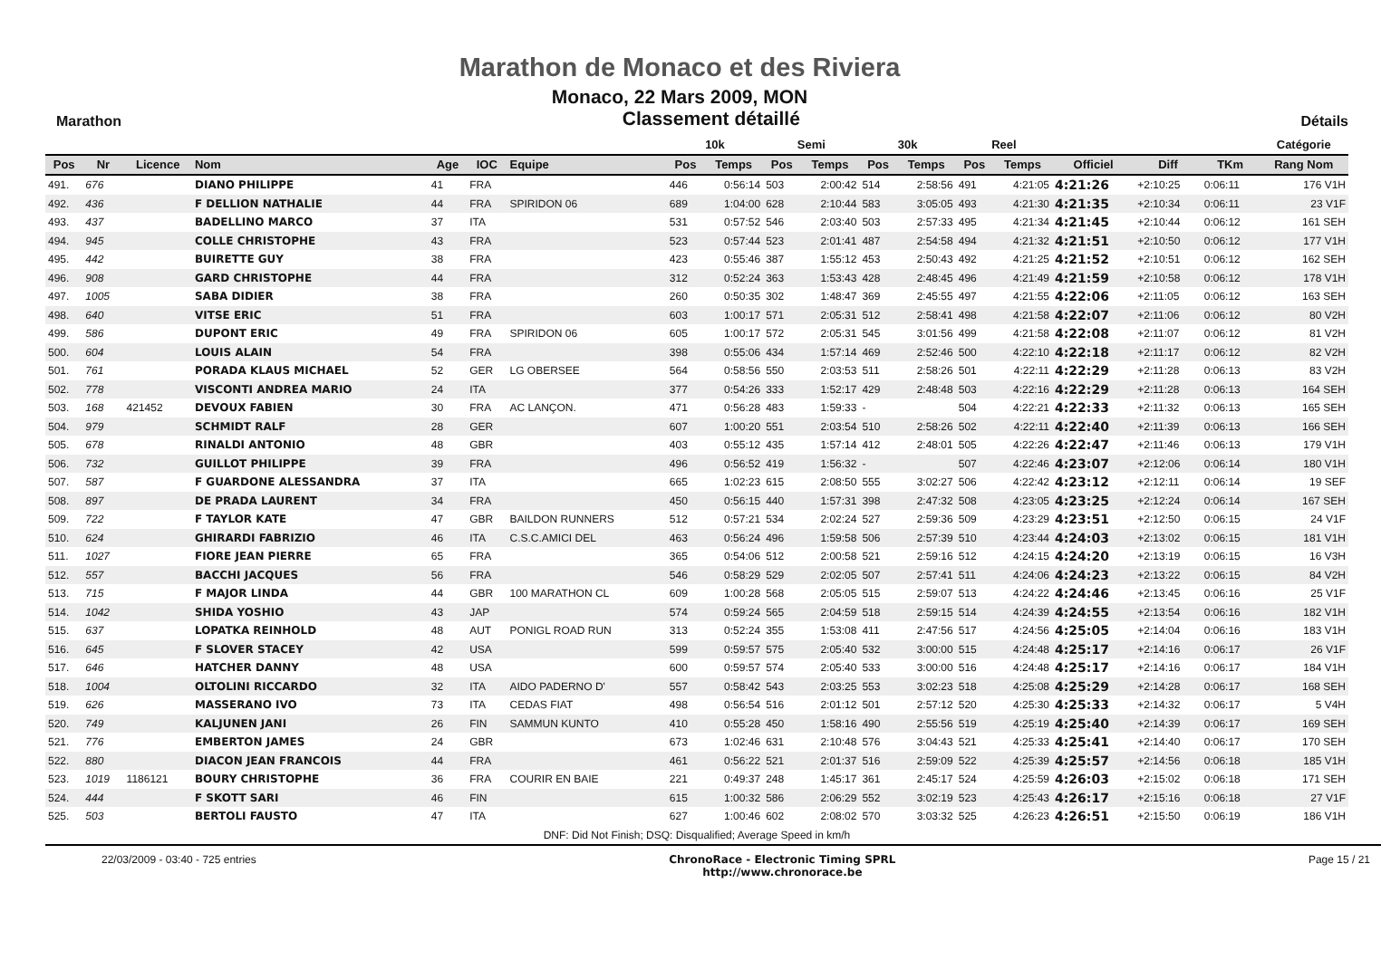Marathon de Monaco et des Riviera
Monaco, 22 Mars 2009, MON
Marathon Classement détaillé Détails
| | | | | | | | | 10k | | Semi | | 30k | | Reel | | | | | Catégorie |
| --- | --- | --- | --- | --- | --- | --- | --- | --- | --- | --- | --- | --- | --- | --- | --- | --- | --- | --- | --- |
| Pos | Nr | Licence | Nom | Age | IOC | Equipe | | Pos | Temps | Pos | Temps | Pos | Temps | Pos | Temps | Officiel | Diff | TKm | Rang Nom |
| 491. | 676 | | DIANO PHILIPPE | 41 | FRA | | | 446 | 0:56:14 | 503 | 2:00:42 | 514 | 2:58:56 | 491 | 4:21:05 | 4:21:26 | +2:10:25 | 0:06:11 | 176 V1H |
| 492. | 436 | | F DELLION NATHALIE | 44 | FRA | SPIRIDON 06 | | 689 | 1:04:00 | 628 | 2:10:44 | 583 | 3:05:05 | 493 | 4:21:30 | 4:21:35 | +2:10:34 | 0:06:11 | 23 V1F |
| 493. | 437 | | BADELLINO MARCO | 37 | ITA | | | 531 | 0:57:52 | 546 | 2:03:40 | 503 | 2:57:33 | 495 | 4:21:34 | 4:21:45 | +2:10:44 | 0:06:12 | 161 SEH |
| 494. | 945 | | COLLE CHRISTOPHE | 43 | FRA | | | 523 | 0:57:44 | 523 | 2:01:41 | 487 | 2:54:58 | 494 | 4:21:32 | 4:21:51 | +2:10:50 | 0:06:12 | 177 V1H |
| 495. | 442 | | BUIRETTE GUY | 38 | FRA | | | 423 | 0:55:46 | 387 | 1:55:12 | 453 | 2:50:43 | 492 | 4:21:25 | 4:21:52 | +2:10:51 | 0:06:12 | 162 SEH |
| 496. | 908 | | GARD CHRISTOPHE | 44 | FRA | | | 312 | 0:52:24 | 363 | 1:53:43 | 428 | 2:48:45 | 496 | 4:21:49 | 4:21:59 | +2:10:58 | 0:06:12 | 178 V1H |
| 497. | 1005 | | SABA DIDIER | 38 | FRA | | | 260 | 0:50:35 | 302 | 1:48:47 | 369 | 2:45:55 | 497 | 4:21:55 | 4:22:06 | +2:11:05 | 0:06:12 | 163 SEH |
| 498. | 640 | | VITSE ERIC | 51 | FRA | | | 603 | 1:00:17 | 571 | 2:05:31 | 512 | 2:58:41 | 498 | 4:21:58 | 4:22:07 | +2:11:06 | 0:06:12 | 80 V2H |
| 499. | 586 | | DUPONT ERIC | 49 | FRA | SPIRIDON 06 | | 605 | 1:00:17 | 572 | 2:05:31 | 545 | 3:01:56 | 499 | 4:21:58 | 4:22:08 | +2:11:07 | 0:06:12 | 81 V2H |
| 500. | 604 | | LOUIS ALAIN | 54 | FRA | | | 398 | 0:55:06 | 434 | 1:57:14 | 469 | 2:52:46 | 500 | 4:22:10 | 4:22:18 | +2:11:17 | 0:06:12 | 82 V2H |
| 501. | 761 | | PORADA KLAUS MICHAEL | 52 | GER | LG OBERSEE | | 564 | 0:58:56 | 550 | 2:03:53 | 511 | 2:58:26 | 501 | 4:22:11 | 4:22:29 | +2:11:28 | 0:06:13 | 83 V2H |
| 502. | 778 | | VISCONTI ANDREA MARIO | 24 | ITA | | | 377 | 0:54:26 | 333 | 1:52:17 | 429 | 2:48:48 | 503 | 4:22:16 | 4:22:29 | +2:11:28 | 0:06:13 | 164 SEH |
| 503. | 168 | 421452 | DEVOUX FABIEN | 30 | FRA | AC LANÇON. | | 471 | 0:56:28 | 483 | 1:59:33 | - | | 504 | 4:22:21 | 4:22:33 | +2:11:32 | 0:06:13 | 165 SEH |
| 504. | 979 | | SCHMIDT RALF | 28 | GER | | | 607 | 1:00:20 | 551 | 2:03:54 | 510 | 2:58:26 | 502 | 4:22:11 | 4:22:40 | +2:11:39 | 0:06:13 | 166 SEH |
| 505. | 678 | | RINALDI ANTONIO | 48 | GBR | | | 403 | 0:55:12 | 435 | 1:57:14 | 412 | 2:48:01 | 505 | 4:22:26 | 4:22:47 | +2:11:46 | 0:06:13 | 179 V1H |
| 506. | 732 | | GUILLOT PHILIPPE | 39 | FRA | | | 496 | 0:56:52 | 419 | 1:56:32 | - | | 507 | 4:22:46 | 4:23:07 | +2:12:06 | 0:06:14 | 180 V1H |
| 507. | 587 | | F GUARDONE ALESSANDRA | 37 | ITA | | | 665 | 1:02:23 | 615 | 2:08:50 | 555 | 3:02:27 | 506 | 4:22:42 | 4:23:12 | +2:12:11 | 0:06:14 | 19 SEF |
| 508. | 897 | | DE PRADA LAURENT | 34 | FRA | | | 450 | 0:56:15 | 440 | 1:57:31 | 398 | 2:47:32 | 508 | 4:23:05 | 4:23:25 | +2:12:24 | 0:06:14 | 167 SEH |
| 509. | 722 | | F TAYLOR KATE | 47 | GBR | BAILDON RUNNERS | | 512 | 0:57:21 | 534 | 2:02:24 | 527 | 2:59:36 | 509 | 4:23:29 | 4:23:51 | +2:12:50 | 0:06:15 | 24 V1F |
| 510. | 624 | | GHIRARDI FABRIZIO | 46 | ITA | C.S.C.AMICI DEL | | 463 | 0:56:24 | 496 | 1:59:58 | 506 | 2:57:39 | 510 | 4:23:44 | 4:24:03 | +2:13:02 | 0:06:15 | 181 V1H |
| 511. | 1027 | | FIORE JEAN PIERRE | 65 | FRA | | | 365 | 0:54:06 | 512 | 2:00:58 | 521 | 2:59:16 | 512 | 4:24:15 | 4:24:20 | +2:13:19 | 0:06:15 | 16 V3H |
| 512. | 557 | | BACCHI JACQUES | 56 | FRA | | | 546 | 0:58:29 | 529 | 2:02:05 | 507 | 2:57:41 | 511 | 4:24:06 | 4:24:23 | +2:13:22 | 0:06:15 | 84 V2H |
| 513. | 715 | | F MAJOR LINDA | 44 | GBR | 100 MARATHON CL | | 609 | 1:00:28 | 568 | 2:05:05 | 515 | 2:59:07 | 513 | 4:24:22 | 4:24:46 | +2:13:45 | 0:06:16 | 25 V1F |
| 514. | 1042 | | SHIDA YOSHIO | 43 | JAP | | | 574 | 0:59:24 | 565 | 2:04:59 | 518 | 2:59:15 | 514 | 4:24:39 | 4:24:55 | +2:13:54 | 0:06:16 | 182 V1H |
| 515. | 637 | | LOPATKA REINHOLD | 48 | AUT | PONIGL ROAD RUN | | 313 | 0:52:24 | 355 | 1:53:08 | 411 | 2:47:56 | 517 | 4:24:56 | 4:25:05 | +2:14:04 | 0:06:16 | 183 V1H |
| 516. | 645 | | F SLOVER STACEY | 42 | USA | | | 599 | 0:59:57 | 575 | 2:05:40 | 532 | 3:00:00 | 515 | 4:24:48 | 4:25:17 | +2:14:16 | 0:06:17 | 26 V1F |
| 517. | 646 | | HATCHER DANNY | 48 | USA | | | 600 | 0:59:57 | 574 | 2:05:40 | 533 | 3:00:00 | 516 | 4:24:48 | 4:25:17 | +2:14:16 | 0:06:17 | 184 V1H |
| 518. | 1004 | | OLTOLINI RICCARDO | 32 | ITA | AIDO PADERNO D' | | 557 | 0:58:42 | 543 | 2:03:25 | 553 | 3:02:23 | 518 | 4:25:08 | 4:25:29 | +2:14:28 | 0:06:17 | 168 SEH |
| 519. | 626 | | MASSERANO IVO | 73 | ITA | CEDAS FIAT | | 498 | 0:56:54 | 516 | 2:01:12 | 501 | 2:57:12 | 520 | 4:25:30 | 4:25:33 | +2:14:32 | 0:06:17 | 5 V4H |
| 520. | 749 | | KALJUNEN JANI | 26 | FIN | SAMMUN KUNTO | | 410 | 0:55:28 | 450 | 1:58:16 | 490 | 2:55:56 | 519 | 4:25:19 | 4:25:40 | +2:14:39 | 0:06:17 | 169 SEH |
| 521. | 776 | | EMBERTON JAMES | 24 | GBR | | | 673 | 1:02:46 | 631 | 2:10:48 | 576 | 3:04:43 | 521 | 4:25:33 | 4:25:41 | +2:14:40 | 0:06:17 | 170 SEH |
| 522. | 880 | | DIACON JEAN FRANCOIS | 44 | FRA | | | 461 | 0:56:22 | 521 | 2:01:37 | 516 | 2:59:09 | 522 | 4:25:39 | 4:25:57 | +2:14:56 | 0:06:18 | 185 V1H |
| 523. | 1019 | 1186121 | BOURY CHRISTOPHE | 36 | FRA | COURIR EN BAIE | | 221 | 0:49:37 | 248 | 1:45:17 | 361 | 2:45:17 | 524 | 4:25:59 | 4:26:03 | +2:15:02 | 0:06:18 | 171 SEH |
| 524. | 444 | | F SKOTT SARI | 46 | FIN | | | 615 | 1:00:32 | 586 | 2:06:29 | 552 | 3:02:19 | 523 | 4:25:43 | 4:26:17 | +2:15:16 | 0:06:18 | 27 V1F |
| 525. | 503 | | BERTOLI FAUSTO | 47 | ITA | | | 627 | 1:00:46 | 602 | 2:08:02 | 570 | 3:03:32 | 525 | 4:26:23 | 4:26:51 | +2:15:50 | 0:06:19 | 186 V1H |
| DNF: Did Not Finish; DSQ: Disqualified; Average Speed in km/h | | | | | | | | | | | | | | | | | | | |
22/03/2009 - 03:40 - 725 entries ChronoRace - Electronic Timing SPRL
http://www.chronorace.be Page 15 / 21